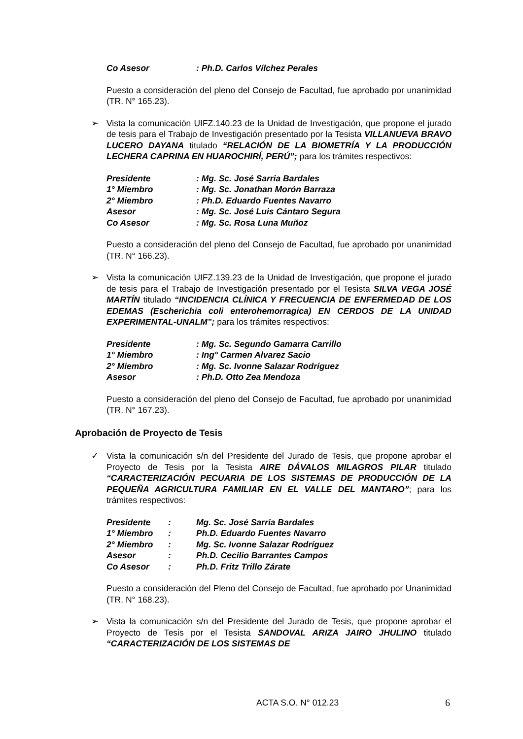| Co Asesor | : Ph.D. Carlos Vílchez Perales |
Puesto a consideración del pleno del Consejo de Facultad, fue aprobado por unanimidad (TR. N° 165.23).
➢ Vista la comunicación UIFZ.140.23 de la Unidad de Investigación, que propone el jurado de tesis para el Trabajo de Investigación presentado por la Tesista VILLANUEVA BRAVO LUCERO DAYANA titulado “RELACIÓN DE LA BIOMETRÍA Y LA PRODUCCIÓN LECHERA CAPRINA EN HUAROCHIRÍ, PERÚ”; para los trámites respectivos:
| Presidente | : Mg. Sc. José Sarria Bardales |
| 1° Miembro | : Mg. Sc. Jonathan Morón Barraza |
| 2° Miembro | : Ph.D. Eduardo Fuentes Navarro |
| Asesor | : Mg. Sc. José Luis Cántaro Segura |
| Co Asesor | : Mg. Sc. Rosa Luna Muñoz |
Puesto a consideración del pleno del Consejo de Facultad, fue aprobado por unanimidad (TR. N° 166.23).
➢ Vista la comunicación UIFZ.139.23 de la Unidad de Investigación, que propone el jurado de tesis para el Trabajo de Investigación presentado por el Tesista SILVA VEGA JOSÉ MARTÍN titulado “INCIDENCIA CLÍNICA Y FRECUENCIA DE ENFERMEDAD DE LOS EDEMAS (Escherichia coli enterohemorragica) EN CERDOS DE LA UNIDAD EXPERIMENTAL-UNALM”; para los trámites respectivos:
| Presidente | : Mg. Sc. Segundo Gamarra Carrillo |
| 1° Miembro | : Ing° Carmen Alvarez Sacio |
| 2° Miembro | : Mg. Sc. Ivonne Salazar Rodríguez |
| Asesor | : Ph.D. Otto Zea Mendoza |
Puesto a consideración del pleno del Consejo de Facultad, fue aprobado por unanimidad (TR. N° 167.23).
Aprobación de Proyecto de Tesis
✓ Vista la comunicación s/n del Presidente del Jurado de Tesis, que propone aprobar el Proyecto de Tesis por la Tesista AIRE DÁVALOS MILAGROS PILAR titulado “CARACTERIZACIÓN PECUARIA DE LOS SISTEMAS DE PRODUCCIÓN DE LA PEQUEÑA AGRICULTURA FAMILIAR EN EL VALLE DEL MANTARO”; para los trámites respectivos:
| Presidente | : | Mg. Sc. José Sarria Bardales |
| 1° Miembro | : | Ph.D. Eduardo Fuentes Navarro |
| 2° Miembro | : | Mg. Sc. Ivonne Salazar Rodríguez |
| Asesor | : | Ph.D. Cecilio Barrantes Campos |
| Co Asesor | : | Ph.D. Fritz Trillo Zárate |
Puesto a consideración del Pleno del Consejo de Facultad, fue aprobado por Unanimidad (TR. N° 168.23).
➢ Vista la comunicación s/n del Presidente del Jurado de Tesis, que propone aprobar el Proyecto de Tesis por el Tesista SANDOVAL ARIZA JAIRO JHULINO titulado “CARACTERIZACIÓN DE LOS SISTEMAS DE
ACTA S.O. N° 012.23 6